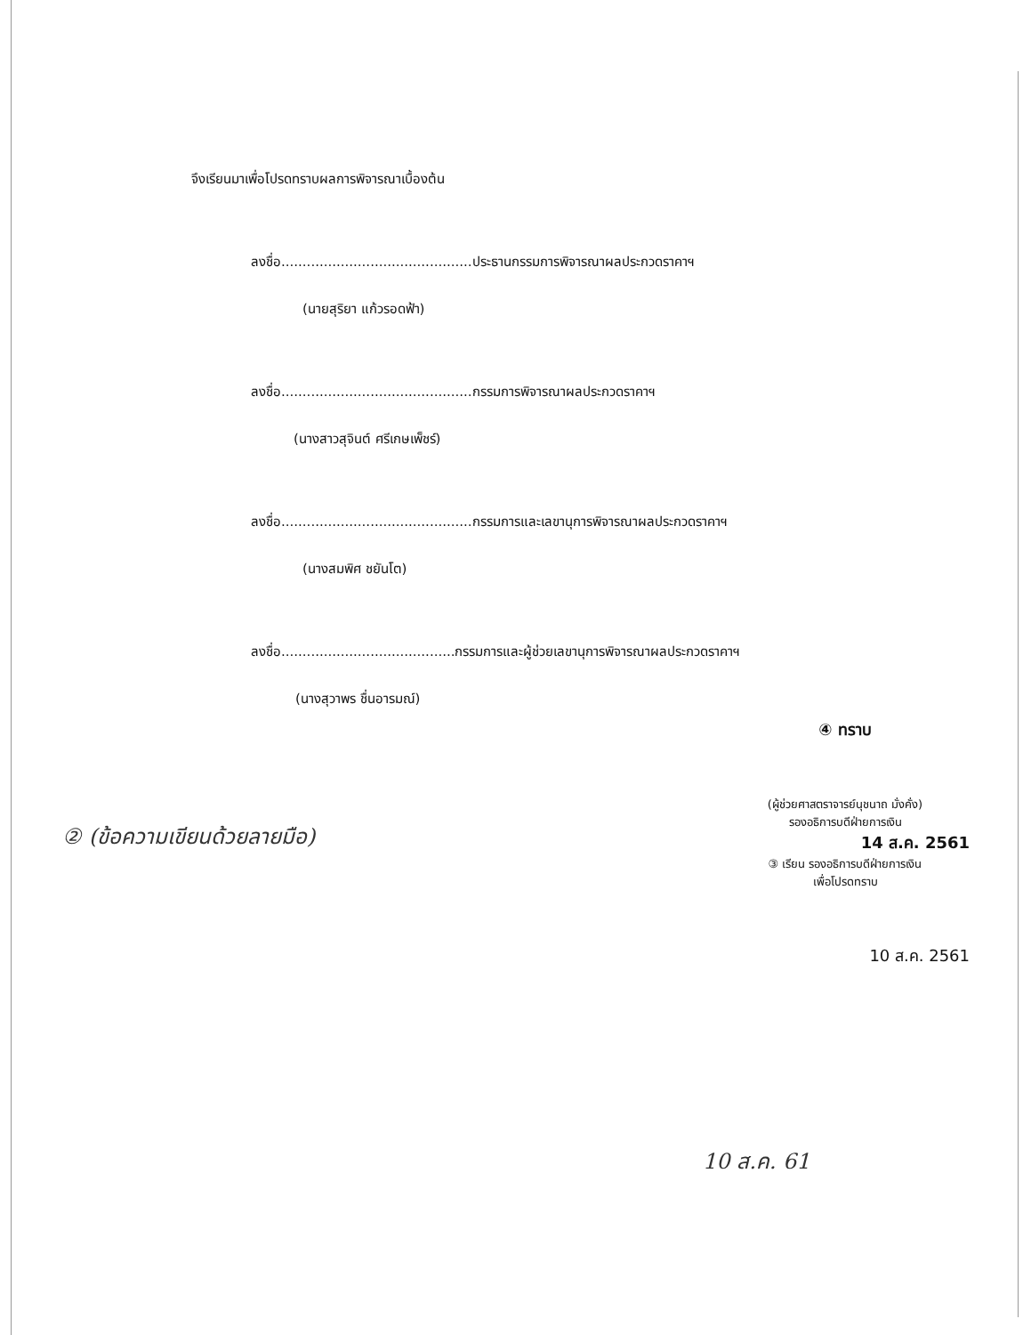จึงเรียนมาเพื่อโปรดทราบผลการพิจารณาเบื้องต้น
ลงชื่อ.............................................ประธานกรรมการพิจารณาผลประกวดราคาฯ
(นายสุริยา แก้วรอดฟ้า)
ลงชื่อ.............................................กรรมการพิจารณาผลประกวดราคาฯ
(นางสาวสุจินต์ ศรีเกษเพ็ชร์)
ลงชื่อ.............................................กรรมการและเลขานุการพิจารณาผลประกวดราคาฯ
(นางสมพิศ ชยันโต)
ลงชื่อ.........................................กรรมการและผู้ช่วยเลขานุการพิจารณาผลประกวดราคาฯ
(นางสุวาพร ชื่นอารมณ์)
④ ทราบ
(ผู้ช่วยศาสตราจารย์นุชนาถ มั่งคั่ง)
รองอธิการบดีฝ่ายการเงิน
14 ส.ค. 2561
③ เรียน รองอธิการบดีฝ่ายการเงิน
เพื่อโปรดทราบ
10 ส.ค. 2561
② (ข้อความเขียนด้วยลายมือ)
10 ส.ค. 61